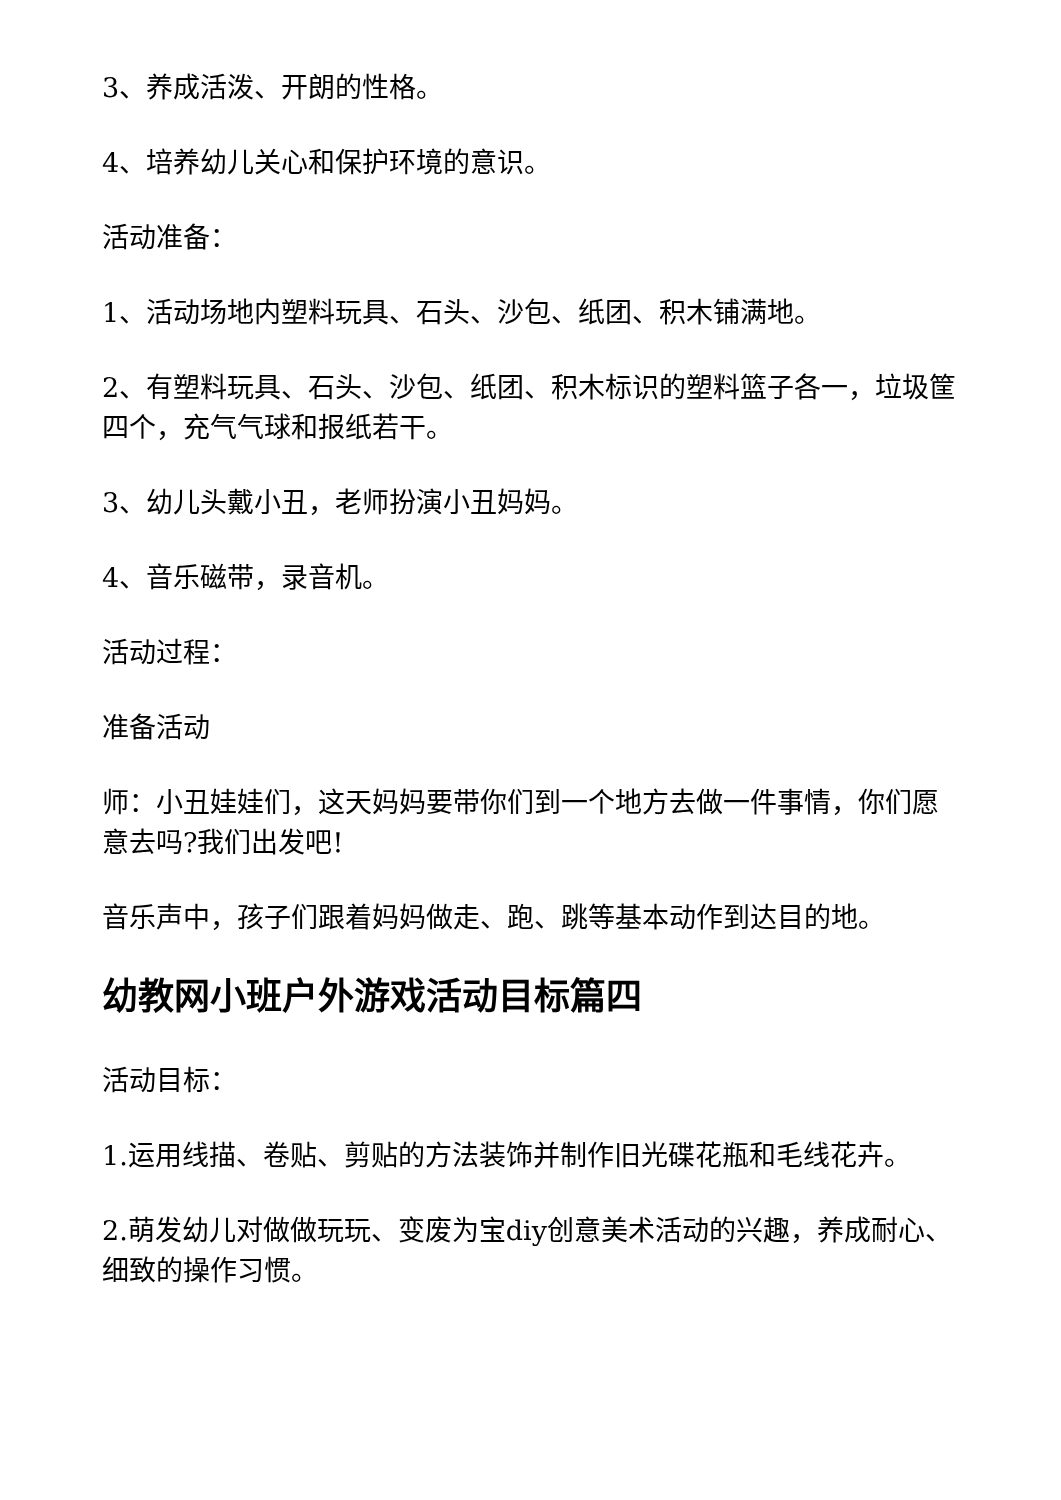3、养成活泼、开朗的性格。
4、培养幼儿关心和保护环境的意识。
活动准备：
1、活动场地内塑料玩具、石头、沙包、纸团、积木铺满地。
2、有塑料玩具、石头、沙包、纸团、积木标识的塑料篮子各一，垃圾筐四个，充气气球和报纸若干。
3、幼儿头戴小丑，老师扮演小丑妈妈。
4、音乐磁带，录音机。
活动过程：
准备活动
师：小丑娃娃们，这天妈妈要带你们到一个地方去做一件事情，你们愿意去吗?我们出发吧!
音乐声中，孩子们跟着妈妈做走、跑、跳等基本动作到达目的地。
幼教网小班户外游戏活动目标篇四
活动目标：
1.运用线描、卷贴、剪贴的方法装饰并制作旧光碟花瓶和毛线花卉。
2.萌发幼儿对做做玩玩、变废为宝diy创意美术活动的兴趣，养成耐心、细致的操作习惯。